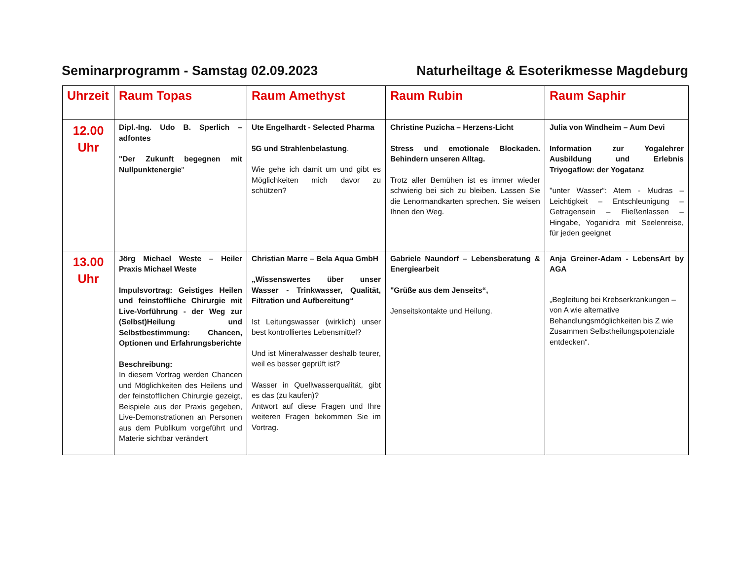Seminarprogramm - Samstag 02.09.2023 Naturheiltage & Esoterikmesse Magdeburg
| Uhrzeit | Raum Topas | Raum Amethyst | Raum Rubin | Raum Saphir |
| --- | --- | --- | --- | --- |
| 12.00 Uhr | Dipl.-Ing. Udo B. Sperlich – adfontes "Der Zukunft begegnen mit Nullpunktenergie " | Ute Engelhardt - Selected Pharma 5G und Strahlenbelastung . Wie gehe ich damit um und gibt es Möglichkeiten mich davor zu schützen? | Christine Puzicha – Herzens-Licht Stress und emotionale Blockaden. Behindern unseren Alltag. Trotz aller Bemühen ist es immer wieder schwierig bei sich zu bleiben. Lassen Sie die Lenormandkarten sprechen. Sie weisen Ihnen den Weg. | Julia von Windheim – Aum Devi Information zur Yogalehrer Ausbildung und Erlebnis Triyogaflow: der Yogatanz "unter Wasser“: Atem - Mudras – Leichtigkeit – Entschleunigung – Getragensein – Fließenlassen – Hingabe, Yoganidra mit Seelenreise, für jeden geeignet |
| 13.00 Uhr | Jörg Michael Weste – Heiler Praxis Michael Weste Impulsvortrag: Geistiges Heilen und feinstoffliche Chirurgie mit Live-Vorführung - der Weg zur (Selbst)Heilung und Selbstbestimmung: Chancen, Optionen und Erfahrungsberichte Beschreibung: In diesem Vortrag werden Chancen und Möglichkeiten des Heilens und der feinstofflichen Chirurgie gezeigt, Beispiele aus der Praxis gegeben, Live-Demonstrationen an Personen aus dem Publikum vorgeführt und Materie sichtbar verändert | Christian Marre – Bela Aqua GmbH „Wissenswertes über unser Wasser - Trinkwasser, Qualität, Filtration und Aufbereitung“ Ist Leitungswasser (wirklich) unser best kontrolliertes Lebensmittel? Und ist Mineralwasser deshalb teurer, weil es besser geprüft ist? Wasser in Quellwasserqualität, gibt es das (zu kaufen)? Antwort auf diese Fragen und Ihre weiteren Fragen bekommen Sie im Vortrag. | Gabriele Naundorf – Lebensberatung & Energiearbeit "Grüße aus dem Jenseits“, Jenseitskontakte und Heilung. | Anja Greiner-Adam - LebensArt by AGA „Begleitung bei Krebserkrankungen – von A wie alternative Behandlungsmöglichkeiten bis Z wie Zusammen Selbstheilungspotenziale entdecken“. |